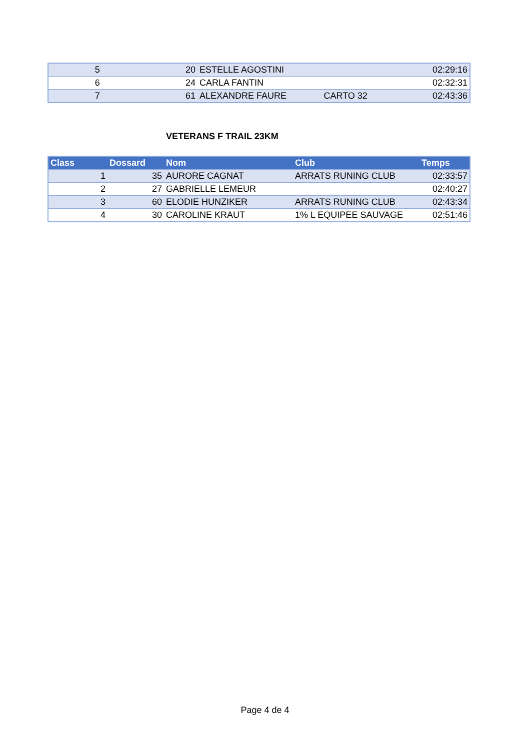| 5 | 20 | ESTELLE AGOSTINI | | 02:29:16 |
| 6 | 24 | CARLA FANTIN | | 02:32:31 |
| 7 | 61 | ALEXANDRE FAURE | CARTO 32 | 02:43:36 |
VETERANS F TRAIL 23KM
| Class | Dossard | Nom | Club | Temps |
| --- | --- | --- | --- | --- |
| 1 | 35 | AURORE CAGNAT | ARRATS RUNING CLUB | 02:33:57 |
| 2 | 27 | GABRIELLE LEMEUR | | 02:40:27 |
| 3 | 60 | ELODIE HUNZIKER | ARRATS RUNING CLUB | 02:43:34 |
| 4 | 30 | CAROLINE KRAUT | 1% L EQUIPEE SAUVAGE | 02:51:46 |
Page 4 de 4